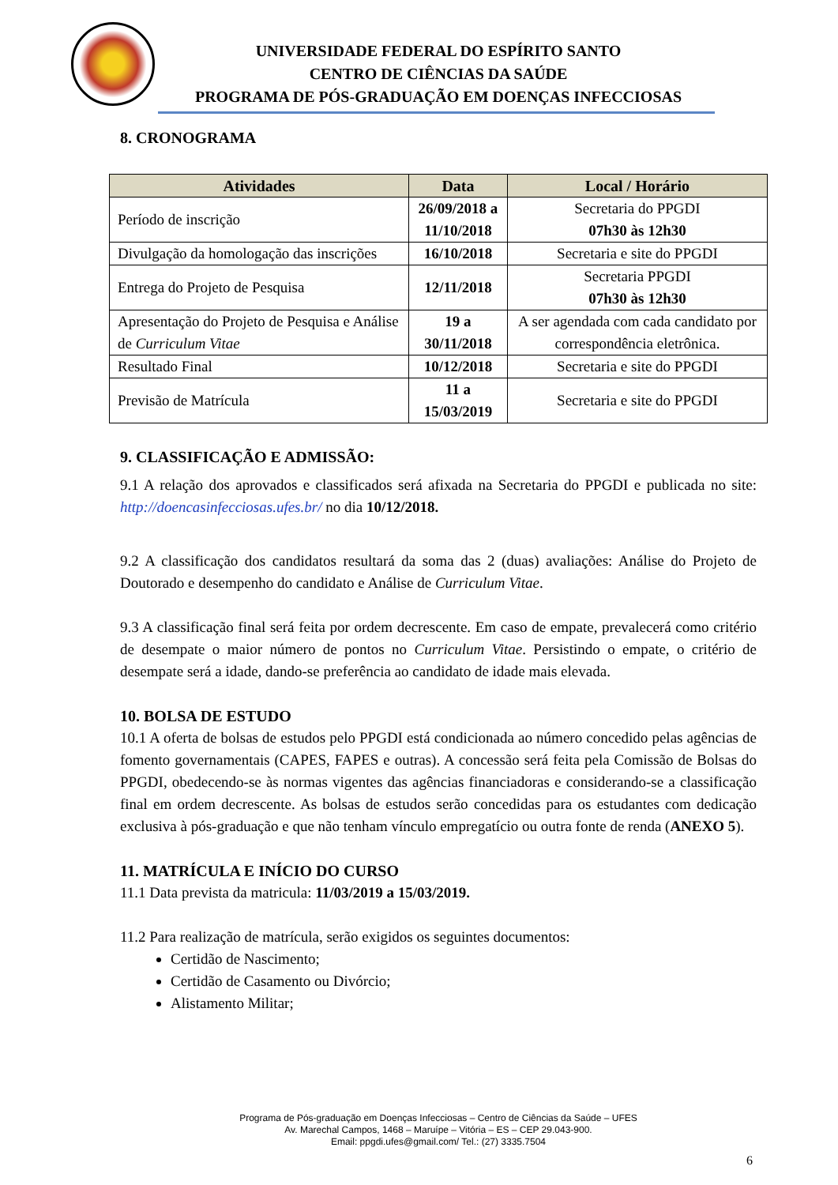UNIVERSIDADE FEDERAL DO ESPÍRITO SANTO
CENTRO DE CIÊNCIAS DA SAÚDE
PROGRAMA DE PÓS-GRADUAÇÃO EM DOENÇAS INFECCIOSAS
8. CRONOGRAMA
| Atividades | Data | Local / Horário |
| --- | --- | --- |
| Período de inscrição | 26/09/2018 a 11/10/2018 | Secretaria do PPGDI 07h30 às 12h30 |
| Divulgação da homologação das inscrições | 16/10/2018 | Secretaria e site do PPGDI |
| Entrega do Projeto de Pesquisa | 12/11/2018 | Secretaria PPGDI 07h30 às 12h30 |
| Apresentação do Projeto de Pesquisa e Análise de Curriculum Vitae | 19 a 30/11/2018 | A ser agendada com cada candidato por correspondência eletrônica. |
| Resultado Final | 10/12/2018 | Secretaria e site do PPGDI |
| Previsão de Matrícula | 11 a 15/03/2019 | Secretaria e site do PPGDI |
9. CLASSIFICAÇÃO E ADMISSÃO:
9.1 A relação dos aprovados e classificados será afixada na Secretaria do PPGDI e publicada no site: http://doencasinfecciosas.ufes.br/ no dia 10/12/2018.
9.2 A classificação dos candidatos resultará da soma das 2 (duas) avaliações: Análise do Projeto de Doutorado e desempenho do candidato e Análise de Curriculum Vitae.
9.3 A classificação final será feita por ordem decrescente. Em caso de empate, prevalecerá como critério de desempate o maior número de pontos no Curriculum Vitae. Persistindo o empate, o critério de desempate será a idade, dando-se preferência ao candidato de idade mais elevada.
10. BOLSA DE ESTUDO
10.1 A oferta de bolsas de estudos pelo PPGDI está condicionada ao número concedido pelas agências de fomento governamentais (CAPES, FAPES e outras). A concessão será feita pela Comissão de Bolsas do PPGDI, obedecendo-se às normas vigentes das agências financiadoras e considerando-se a classificação final em ordem decrescente. As bolsas de estudos serão concedidas para os estudantes com dedicação exclusiva à pós-graduação e que não tenham vínculo empregatício ou outra fonte de renda (ANEXO 5).
11. MATRÍCULA E INÍCIO DO CURSO
11.1 Data prevista da matricula: 11/03/2019 a 15/03/2019.
11.2 Para realização de matrícula, serão exigidos os seguintes documentos:
Certidão de Nascimento;
Certidão de Casamento ou Divórcio;
Alistamento Militar;
Programa de Pós-graduação em Doenças Infecciosas – Centro de Ciências da Saúde – UFES
Av. Marechal Campos, 1468 – Maruípe – Vitória – ES – CEP 29.043-900.
Email: ppgdi.ufes@gmail.com/ Tel.: (27) 3335.7504
6